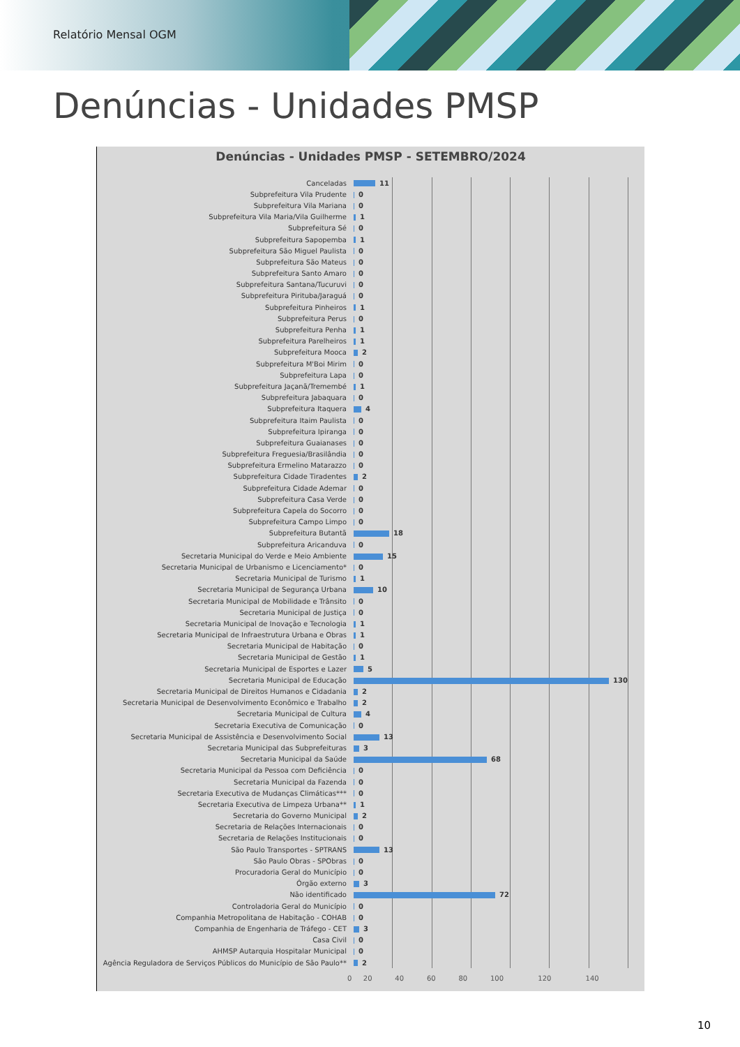Relatório Mensal OGM
Denúncias - Unidades PMSP
Denúncias - Unidades PMSP - SETEMBRO/2024
| Canceladas | 11 |
| Subprefeitura Vila Prudente | 0 |
| Subprefeitura Vila Mariana | 0 |
| Subprefeitura Vila Maria/Vila Guilherme | 1 |
| Subprefeitura Sé | 0 |
| Subprefeitura Sapopemba | 1 |
| Subprefeitura São Miguel Paulista | 0 |
| Subprefeitura São Mateus | 0 |
| Subprefeitura Santo Amaro | 0 |
| Subprefeitura Santana/Tucuruvi | 0 |
| Subprefeitura Pirituba/Jaraguá | 0 |
| Subprefeitura Pinheiros | 1 |
| Subprefeitura Perus | 0 |
| Subprefeitura Penha | 1 |
| Subprefeitura Parelheiros | 1 |
| Subprefeitura Mooca | 2 |
| Subprefeitura M'Boi Mirim | 0 |
| Subprefeitura Lapa | 0 |
| Subprefeitura Jaçanã/Tremembé | 1 |
| Subprefeitura Jabaquara | 0 |
| Subprefeitura Itaquera | 4 |
| Subprefeitura Itaim Paulista | 0 |
| Subprefeitura Ipiranga | 0 |
| Subprefeitura Guaianases | 0 |
| Subprefeitura Freguesia/Brasilândia | 0 |
| Subprefeitura Ermelino Matarazzo | 0 |
| Subprefeitura Cidade Tiradentes | 2 |
| Subprefeitura Cidade Ademar | 0 |
| Subprefeitura Casa Verde | 0 |
| Subprefeitura Capela do Socorro | 0 |
| Subprefeitura Campo Limpo | 0 |
| Subprefeitura Butantã | 18 |
| Subprefeitura Aricanduva | 0 |
| Secretaria Municipal do Verde e Meio Ambiente | 15 |
| Secretaria Municipal de Urbanismo e Licenciamento* | 0 |
| Secretaria Municipal de Turismo | 1 |
| Secretaria Municipal de Segurança Urbana | 10 |
| Secretaria Municipal de Mobilidade e Trânsito | 0 |
| Secretaria Municipal de Justiça | 0 |
| Secretaria Municipal de Inovação e Tecnologia | 1 |
| Secretaria Municipal de Infraestrutura Urbana e Obras | 1 |
| Secretaria Municipal de Habitação | 0 |
| Secretaria Municipal de Gestão | 1 |
| Secretaria Municipal de Esportes e Lazer | 5 |
| Secretaria Municipal de Educação | 130 |
| Secretaria Municipal de Direitos Humanos e Cidadania | 2 |
| Secretaria Municipal de Desenvolvimento Econômico e Trabalho | 2 |
| Secretaria Municipal de Cultura | 4 |
| Secretaria Executiva de Comunicação | 0 |
| Secretaria Municipal de Assistência e Desenvolvimento Social | 13 |
| Secretaria Municipal das Subprefeituras | 3 |
| Secretaria Municipal da Saúde | 68 |
| Secretaria Municipal da Pessoa com Deficiência | 0 |
| Secretaria Municipal da Fazenda | 0 |
| Secretaria Executiva de Mudanças Climáticas*** | 0 |
| Secretaria Executiva de Limpeza Urbana** | 1 |
| Secretaria do Governo Municipal | 2 |
| Secretaria de Relações Internacionais | 0 |
| Secretaria de Relações Institucionais | 0 |
| São Paulo Transportes - SPTRANS | 13 |
| São Paulo Obras - SPObras | 0 |
| Procuradoria Geral do Município | 0 |
| Órgão externo | 3 |
| Não identificado | 72 |
| Controladoria Geral do Município | 0 |
| Companhia Metropolitana de Habitação - COHAB | 0 |
| Companhia de Engenharia de Tráfego - CET | 3 |
| Casa Civil | 0 |
| AHMSP Autarquia Hospitalar Municipal | 0 |
| Agência Reguladora de Serviços Públicos do Município de São Paulo** | 2 |
| 0 | 20 | 40 | 60 | 80 | 100 | 120 | 140 |
10